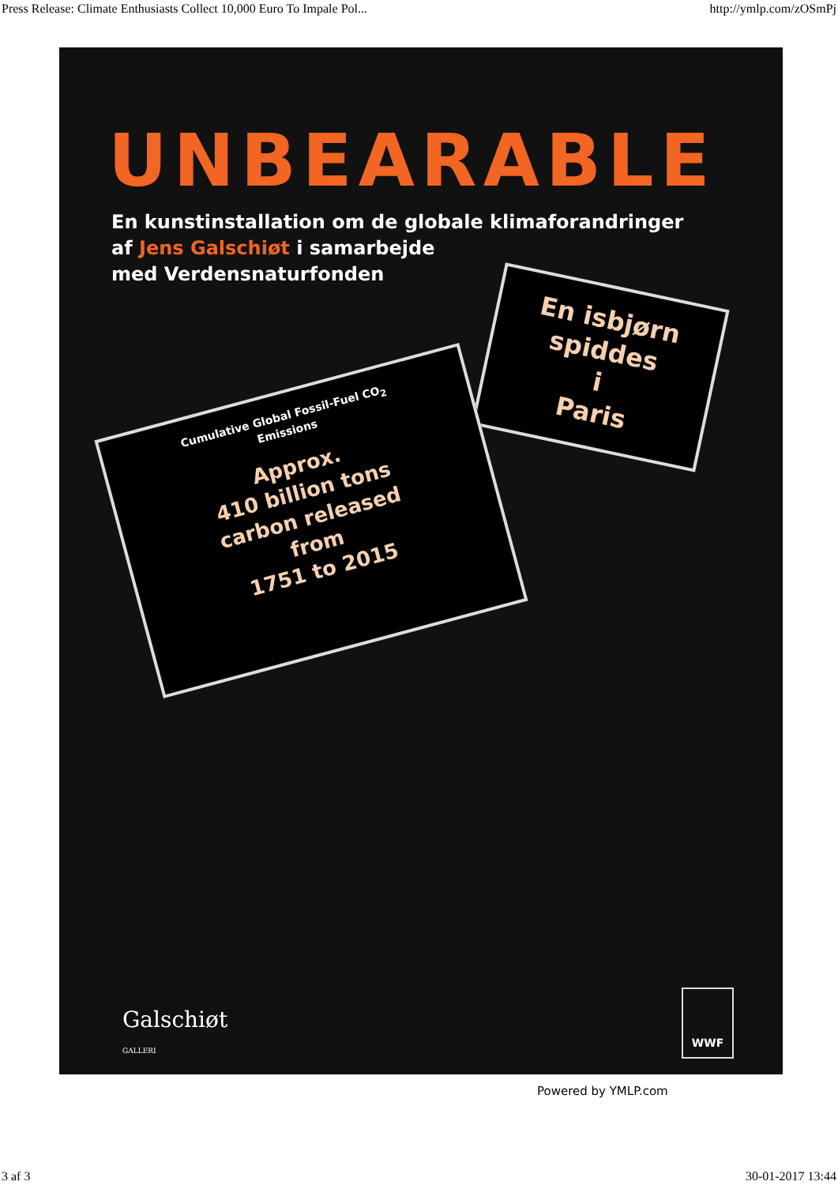Press Release: Climate Enthusiasts Collect 10,000 Euro To Impale Pol... http://ymlp.com/zOSmPj
UNBEARABLE
En kunstinstallation om de globale klimaforandringer
af Jens Galschiøt i samarbejde
med Verdensnaturfonden
En isbjørn
spiddes
i
Paris
Cumulative Global Fossil-Fuel CO<sub>2</sub>
Emissions
Approx.
410 billion tons
carbon released
from
1751 to 2015
Galschiøt
GALLERI
WWF
Powered by YMLP.com
3 af 3 30-01-2017 13:44